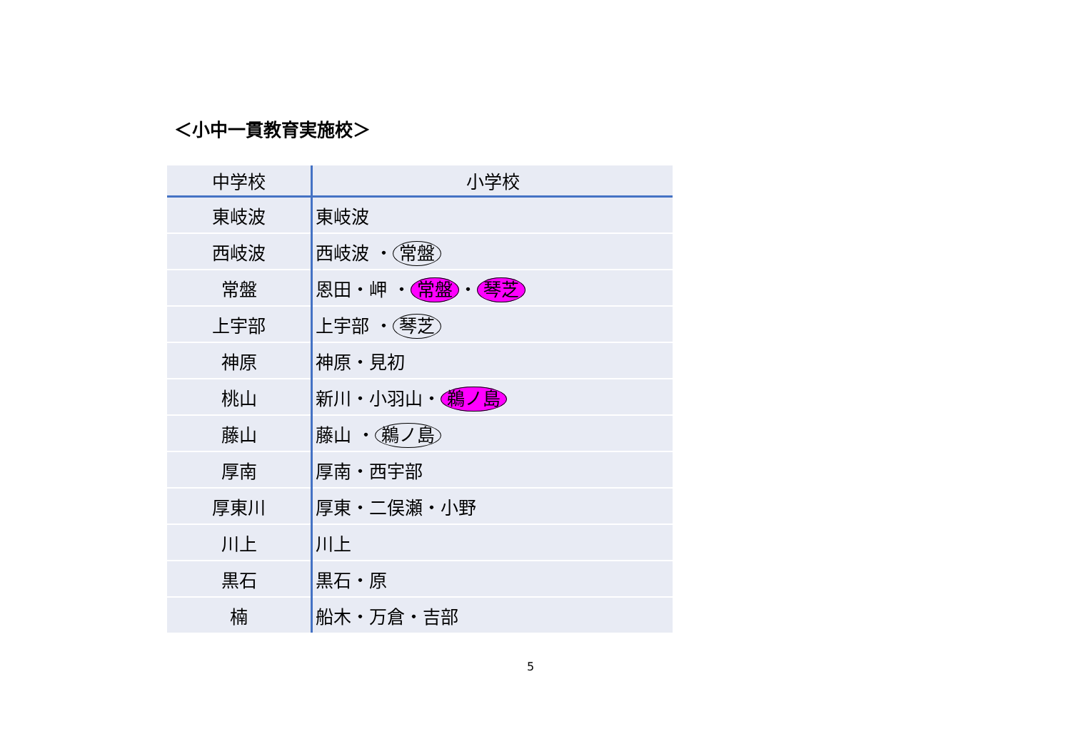＜小中一貫教育実施校＞
| 中学校 | 小学校 |
| --- | --- |
| 東岐波 | 東岐波 |
| 西岐波 | 西岐波 ・ 常盤 |
| 常盤 | 恩田・岬 ・ 常盤 ・ 琴芝 |
| 上宇部 | 上宇部 ・ 琴芝 |
| 神原 | 神原・見初 |
| 桃山 | 新川・小羽山・ 鵜ノ島 |
| 藤山 | 藤山 ・ 鵜ノ島 |
| 厚南 | 厚南・西宇部 |
| 厚東川 | 厚東・二俣瀬・小野 |
| 川上 | 川上 |
| 黒石 | 黒石・原 |
| 楠 | 船木・万倉・吉部 |
5